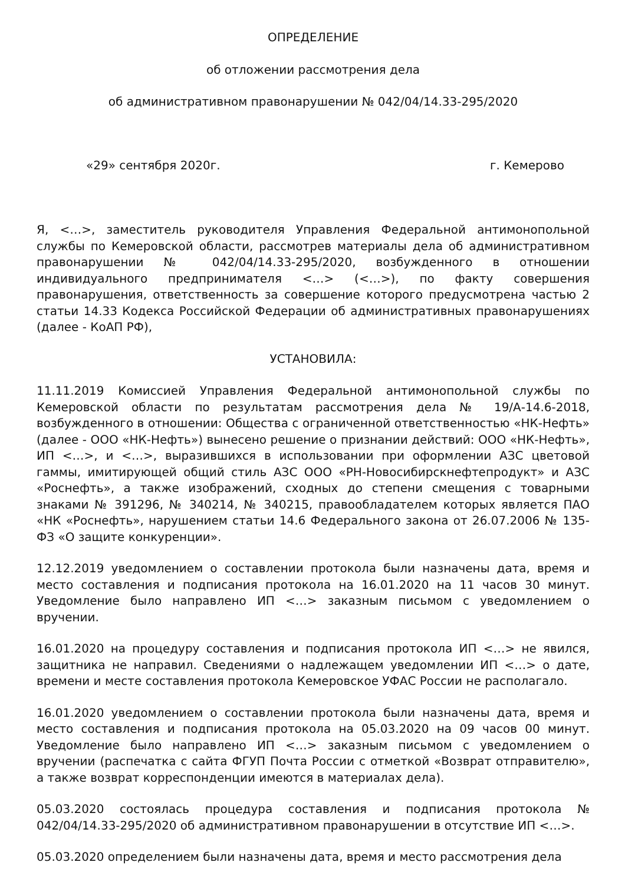ОПРЕДЕЛЕНИЕ
об отложении рассмотрения дела
об административном правонарушении № 042/04/14.33-295/2020
«29» сентября 2020г. г. Кемерово
Я, <…>, заместитель руководителя Управления Федеральной антимонопольной службы по Кемеровской области, рассмотрев материалы дела об административном правонарушении № 042/04/14.33-295/2020, возбужденного в отношении индивидуального предпринимателя <…> (<…>), по факту совершения правонарушения, ответственность за совершение которого предусмотрена частью 2 статьи 14.33 Кодекса Российской Федерации об административных правонарушениях (далее - КоАП РФ),
УСТАНОВИЛА:
11.11.2019 Комиссией Управления Федеральной антимонопольной службы по Кемеровской области по результатам рассмотрения дела № 19/А-14.6-2018, возбужденного в отношении: Общества с ограниченной ответственностью «НК-Нефть» (далее - ООО «НК-Нефть») вынесено решение о признании действий: ООО «НК-Нефть», ИП <…>, и <…>, выразившихся в использовании при оформлении АЗС цветовой гаммы, имитирующей общий стиль АЗС ООО «РН-Новосибирскнефтепродукт» и АЗС «Роснефть», а также изображений, сходных до степени смещения с товарными знаками № 391296, № 340214, № 340215, правообладателем которых является ПАО «НК «Роснефть», нарушением статьи 14.6 Федерального закона от 26.07.2006 № 135-ФЗ «О защите конкуренции».
12.12.2019 уведомлением о составлении протокола были назначены дата, время и место составления и подписания протокола на 16.01.2020 на 11 часов 30 минут. Уведомление было направлено ИП <…> заказным письмом с уведомлением о вручении.
16.01.2020 на процедуру составления и подписания протокола ИП <…> не явился, защитника не направил. Сведениями о надлежащем уведомлении ИП <…> о дате, времени и месте составления протокола Кемеровское УФАС России не располагало.
16.01.2020 уведомлением о составлении протокола были назначены дата, время и место составления и подписания протокола на 05.03.2020 на 09 часов 00 минут. Уведомление было направлено ИП <…> заказным письмом с уведомлением о вручении (распечатка с сайта ФГУП Почта России с отметкой «Возврат отправителю», а также возврат корреспонденции имеются в материалах дела).
05.03.2020 состоялась процедура составления и подписания протокола № 042/04/14.33-295/2020 об административном правонарушении в отсутствие ИП <…>.
05.03.2020 определением были назначены дата, время и место рассмотрения дела